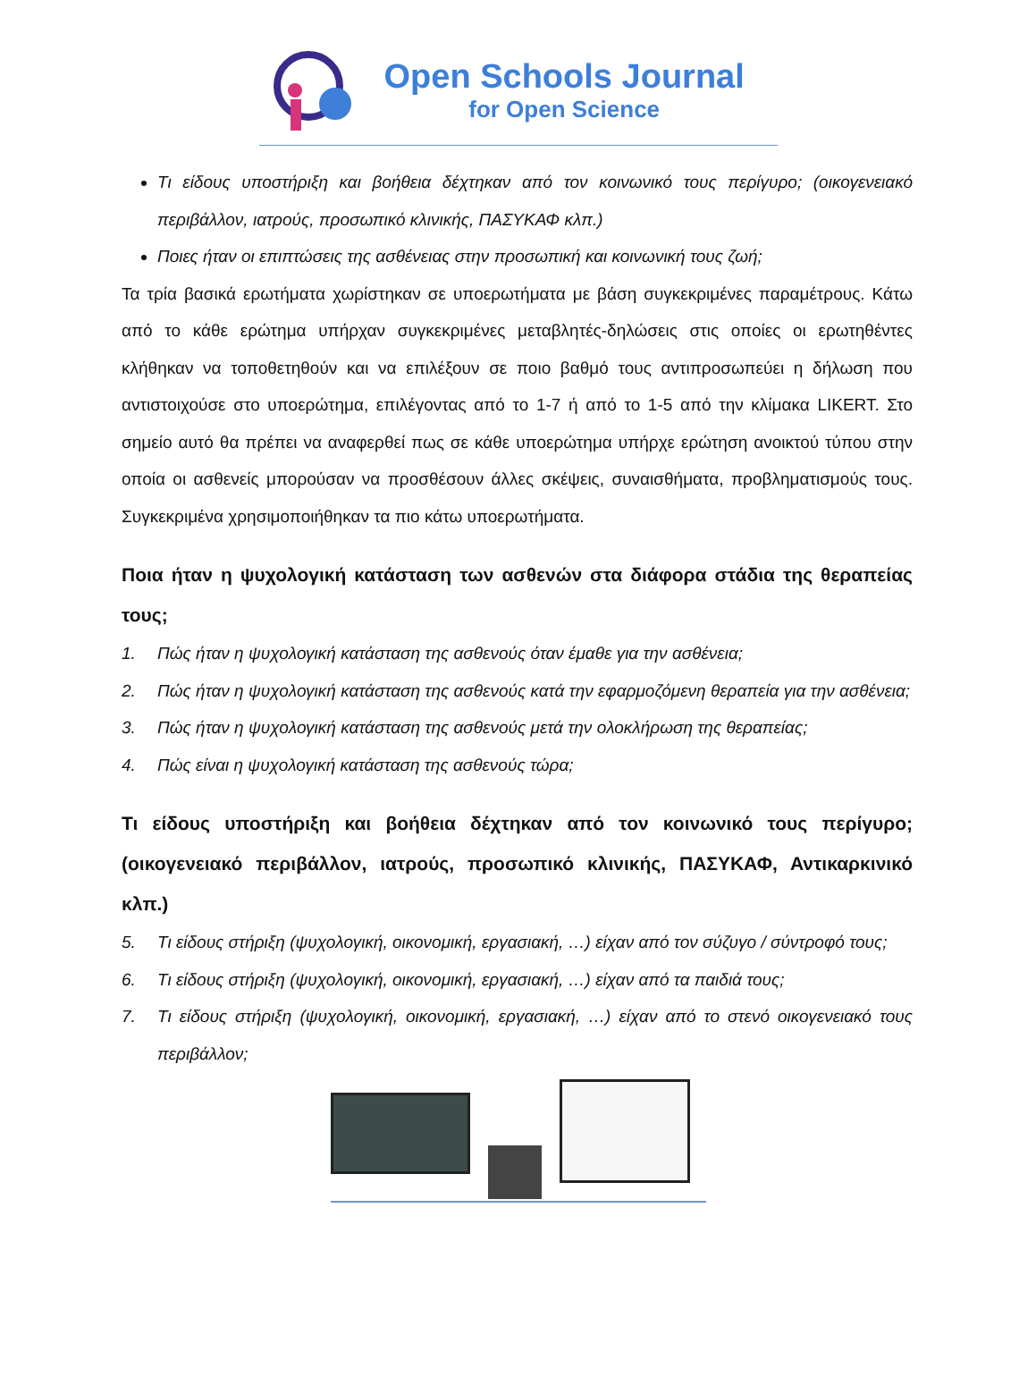Open Schools Journal
for Open Science
Τι είδους υποστήριξη και βοήθεια δέχτηκαν από τον κοινωνικό τους περίγυρο; (οικογενειακό περιβάλλον, ιατρούς, προσωπικό κλινικής, ΠΑΣΥΚΑΦ κλπ.)
Ποιες ήταν οι επιπτώσεις της ασθένειας στην προσωπική και κοινωνική τους ζωή;
Τα τρία βασικά ερωτήματα χωρίστηκαν σε υποερωτήματα με βάση συγκεκριμένες παραμέτρους. Κάτω από το κάθε ερώτημα υπήρχαν συγκεκριμένες μεταβλητές-δηλώσεις στις οποίες οι ερωτηθέντες κλήθηκαν να τοποθετηθούν και να επιλέξουν σε ποιο βαθμό τους αντιπροσωπεύει η δήλωση που αντιστοιχούσε στο υποερώτημα, επιλέγοντας από το 1-7 ή από το 1-5 από την κλίμακα LIKERT. Στο σημείο αυτό θα πρέπει να αναφερθεί πως σε κάθε υποερώτημα υπήρχε ερώτηση ανοικτού τύπου στην οποία οι ασθενείς μπορούσαν να προσθέσουν άλλες σκέψεις, συναισθήματα, προβληματισμούς τους. Συγκεκριμένα χρησιμοποιήθηκαν τα πιο κάτω υποερωτήματα.
Ποια ήταν η ψυχολογική κατάσταση των ασθενών στα διάφορα στάδια της θεραπείας τους;
1. Πώς ήταν η ψυχολογική κατάσταση της ασθενούς όταν έμαθε για την ασθένεια;
2. Πώς ήταν η ψυχολογική κατάσταση της ασθενούς κατά την εφαρμοζόμενη θεραπεία για την ασθένεια;
3. Πώς ήταν η ψυχολογική κατάσταση της ασθενούς μετά την ολοκλήρωση της θεραπείας;
4. Πώς είναι η ψυχολογική κατάσταση της ασθενούς τώρα;
Τι είδους υποστήριξη και βοήθεια δέχτηκαν από τον κοινωνικό τους περίγυρο; (οικογενειακό περιβάλλον, ιατρούς, προσωπικό κλινικής, ΠΑΣΥΚΑΦ, Αντικαρκινικό κλπ.)
5. Τι είδους στήριξη (ψυχολογική, οικονομική, εργασιακή, …) είχαν από τον σύζυγο / σύντροφό τους;
6. Τι είδους στήριξη (ψυχολογική, οικονομική, εργασιακή, …) είχαν από τα παιδιά τους;
7. Τι είδους στήριξη (ψυχολογική, οικονομική, εργασιακή, …) είχαν από το στενό οικογενειακό τους περιβάλλον;